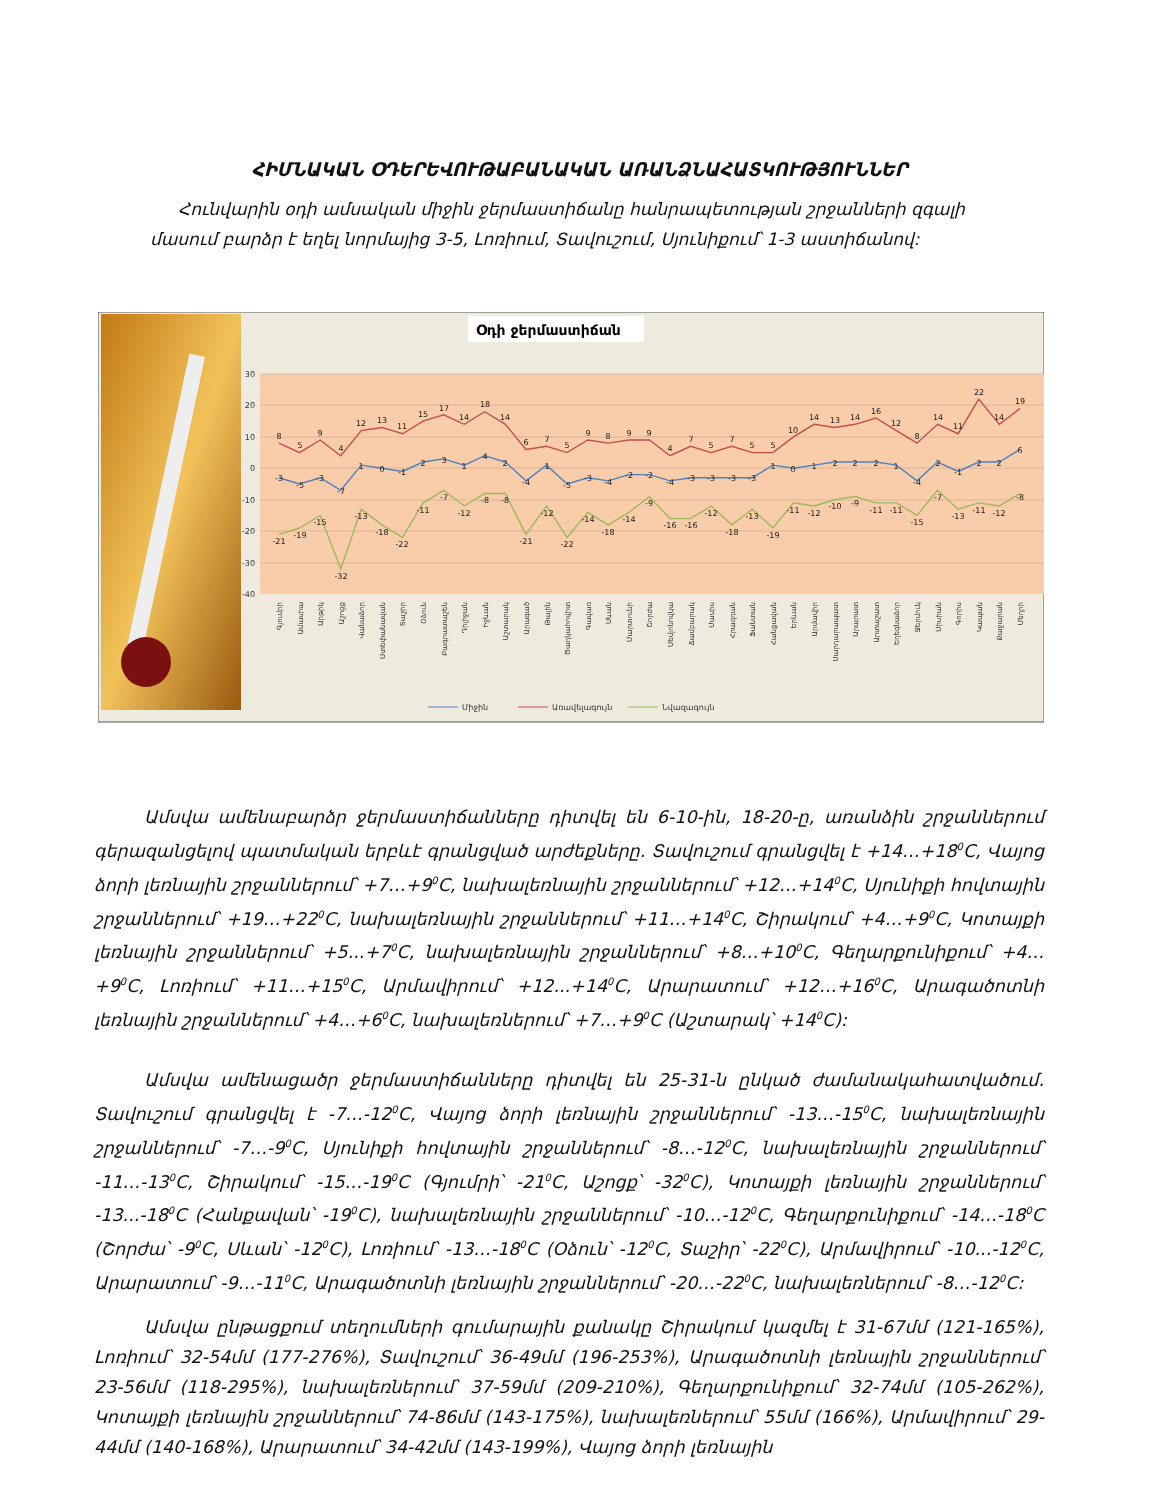ՀԻՄՆԱԿԱՆ ՕԴԵՐԵՎՈՒԹԱԲԱՆԱԿԱՆ ԱՌԱՆՁՆԱՀԱՏԿՈՒԹՅՈՒՆՆԵՐ
Հունվարին օդի ամսական միջին ջերմաստիճանը հանրապետության շրջանների զգալի մասում բարձր է եղել նորմայից 3-5, Լոռիում, Տավուշում, Սյունիքում՝ 1-3 աստիճանով:
Օդի ջերմաստիճան
30
20
10
0
-10
-20
-30
-40
8
5
9
4
12
13
11
15
17
14
18
14
6
7
5
9
8
9
9
4
7
5
7
5
5
10
14
13
14
16
12
8
14
11
22
14
19
-3
-5
-3
-7
1
0
-1
2
3
1
4
2
-4
1
-5
-3
-4
-2
-2
-4
-3
-3
-3
-3
1
0
1
2
2
2
1
-4
2
-1
2
2
6
-21
-19
-15
-32
-13
-18
-22
-11
-7
-12
-8
-8
-21
-12
-22
-14
-18
-14
-9
-16
-16
-12
-18
-13
-19
-11
-12
-10
-9
-11
-11
-15
-7
-13
-11
-12
-8
Գյումրի
Ամասիա
Արթիկ
Աշոցք
Վանաձոր
Ստեփանավան
Տաշիր
Օձուն
Բագրատաշեն
Դիլիջան
Իջևան
Աշտարակ
Արագած
Թալին
Ծաղկահովիտ
Գավառ
Սևան
Մարտունի
Շորժա
Սեմյոնովկա
Ճամբարակ
Մասիս
Հրազդան
Ֆանտան
Հանքավան
Երևան
Արմավիր
Սարդարապատ
Արարատ
Արտաշատ
Եղեգնաձոր
Ջերմուկ
Սիսիան
Գորիս
Կապան
Քաջարան
Մեղրի
Միջին
Առավելագույն
Նվազագույն
Ամսվա ամենաբարձր ջերմաստիճանները դիտվել են 6-10-ին, 18-20-ը, առանձին շրջաններում գերազանցելով պատմական երբևէ գրանցված արժեքները. Տավուշում գրանցվել է +14…+18<sup>0</sup>C, Վայոց ձորի լեռնային շրջաններում՝ +7…+9<sup>0</sup>C, նախալեռնային շրջաններում՝ +12…+14<sup>0</sup>C, Սյունիքի հովտային շրջաններում՝ +19…+22<sup>0</sup>C, նախալեռնային շրջաններում՝ +11…+14<sup>0</sup>C, Շիրակում՝ +4…+9<sup>0</sup>C, Կոտայքի լեռնային շրջաններում՝ +5...+7<sup>0</sup>C, նախալեռնային շրջաններում՝ +8…+10<sup>0</sup>C, Գեղարքունիքում՝ +4…+9<sup>0</sup>C, Լոռիում՝ +11…+15<sup>0</sup>C, Արմավիրում՝ +12...+14<sup>0</sup>C, Արարատում՝ +12…+16<sup>0</sup>C, Արագածոտնի լեռնային շրջաններում՝ +4…+6<sup>0</sup>C, նախալեռներում՝ +7…+9<sup>0</sup>C (Աշտարակ՝ +14<sup>0</sup>C):
Ամսվա ամենացածր ջերմաստիճանները դիտվել են 25-31-ն ընկած ժամանակահատվածում. Տավուշում գրանցվել է -7…-12<sup>0</sup>C, Վայոց ձորի լեռնային շրջաններում՝ -13…-15<sup>0</sup>C, նախալեռնային շրջաններում՝ -7…-9<sup>0</sup>C, Սյունիքի հովտային շրջաններում՝ -8…-12<sup>0</sup>C, նախալեռնային շրջաններում՝ -11…-13<sup>0</sup>C, Շիրակում՝ -15…-19<sup>0</sup>C (Գյումրի՝ -21<sup>0</sup>C, Աշոցք՝ -32<sup>0</sup>C), Կոտայքի լեռնային շրջաններում՝ -13...-18<sup>0</sup>C (Հանքավան՝ -19<sup>0</sup>C), նախալեռնային շրջաններում՝ -10…-12<sup>0</sup>C, Գեղարքունիքում՝ -14…-18<sup>0</sup>C (Շորժա՝ -9<sup>0</sup>C, Սևան՝ -12<sup>0</sup>C), Լոռիում՝ -13…-18<sup>0</sup>C (Օձուն՝ -12<sup>0</sup>C, Տաշիր՝ -22<sup>0</sup>C), Արմավիրում՝ -10...-12<sup>0</sup>C, Արարատում՝ -9…-11<sup>0</sup>C, Արագածոտնի լեռնային շրջաններում՝ -20…-22<sup>0</sup>C, նախալեռներում՝ -8…-12<sup>0</sup>C:
Ամսվա ընթացքում տեղումների գումարային քանակը Շիրակում կազմել է 31-67մմ (121-165%), Լոռիում՝ 32-54մմ (177-276%), Տավուշում՝ 36-49մմ (196-253%), Արագածոտնի լեռնային շրջաններում՝ 23-56մմ (118-295%), նախալեռներում՝ 37-59մմ (209-210%), Գեղարքունիքում՝ 32-74մմ (105-262%), Կոտայքի լեռնային շրջաններում՝ 74-86մմ (143-175%), նախալեռներում՝ 55մմ (166%), Արմավիրում՝ 29-44մմ (140-168%), Արարատում՝ 34-42մմ (143-199%), Վայոց ձորի լեռնային